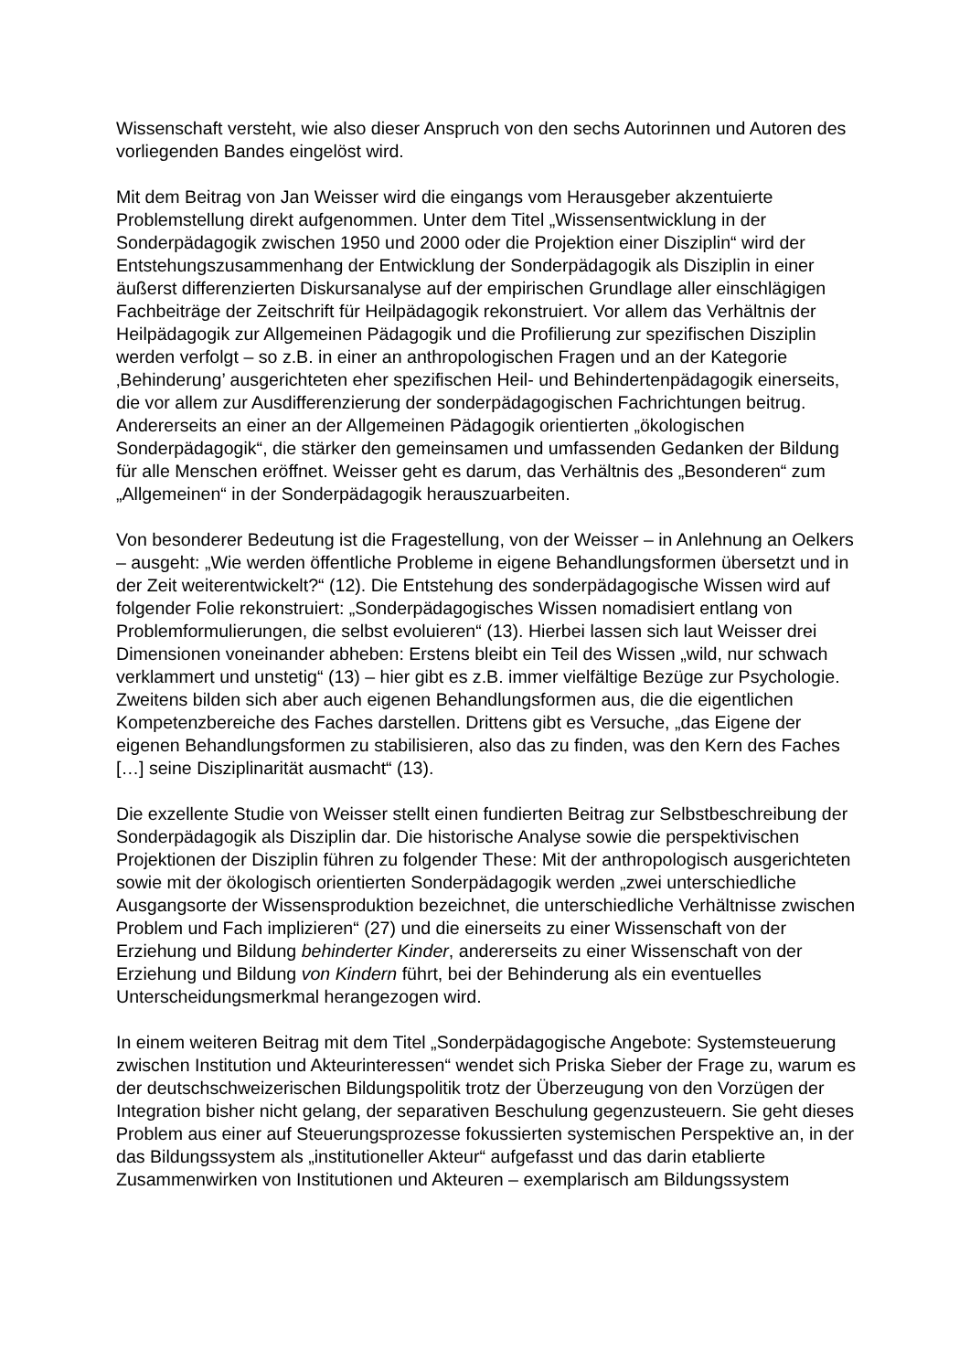Wissenschaft versteht, wie also dieser Anspruch von den sechs Autorinnen und Autoren des vorliegenden Bandes eingelöst wird.
Mit dem Beitrag von Jan Weisser wird die eingangs vom Herausgeber akzentuierte Problemstellung direkt aufgenommen. Unter dem Titel „Wissensentwicklung in der Sonderpädagogik zwischen 1950 und 2000 oder die Projektion einer Disziplin“ wird der Entstehungszusammenhang der Entwicklung der Sonderpädagogik als Disziplin in einer äußerst differenzierten Diskursanalyse auf der empirischen Grundlage aller einschlägigen Fachbeiträge der Zeitschrift für Heilpädagogik rekonstruiert. Vor allem das Verhältnis der Heilpädagogik zur Allgemeinen Pädagogik und die Profilierung zur spezifischen Disziplin werden verfolgt – so z.B. in einer an anthropologischen Fragen und an der Kategorie ‚Behinderung’ ausgerichteten eher spezifischen Heil- und Behindertenpädagogik einerseits, die vor allem zur Ausdifferenzierung der sonderpädagogischen Fachrichtungen beitrug. Andererseits an einer an der Allgemeinen Pädagogik orientierten „ökologischen Sonderpädagogik“, die stärker den gemeinsamen und umfassenden Gedanken der Bildung für alle Menschen eröffnet. Weisser geht es darum, das Verhältnis des „Besonderen“ zum „Allgemeinen“ in der Sonderpädagogik herauszuarbeiten.
Von besonderer Bedeutung ist die Fragestellung, von der Weisser – in Anlehnung an Oelkers – ausgeht: „Wie werden öffentliche Probleme in eigene Behandlungsformen übersetzt und in der Zeit weiterentwickelt?“ (12). Die Entstehung des sonderpädagogische Wissen wird auf folgender Folie rekonstruiert: „Sonderpädagogisches Wissen nomadisiert entlang von Problemformulierungen, die selbst evoluieren“ (13). Hierbei lassen sich laut Weisser drei Dimensionen voneinander abheben: Erstens bleibt ein Teil des Wissen „wild, nur schwach verklammert und unstetig“ (13) – hier gibt es z.B. immer vielfältige Bezüge zur Psychologie. Zweitens bilden sich aber auch eigenen Behandlungsformen aus, die die eigentlichen Kompetenzbereiche des Faches darstellen. Drittens gibt es Versuche, „das Eigene der eigenen Behandlungsformen zu stabilisieren, also das zu finden, was den Kern des Faches […] seine Disziplinarität ausmacht“ (13).
Die exzellente Studie von Weisser stellt einen fundierten Beitrag zur Selbstbeschreibung der Sonderpädagogik als Disziplin dar. Die historische Analyse sowie die perspektivischen Projektionen der Disziplin führen zu folgender These: Mit der anthropologisch ausgerichteten sowie mit der ökologisch orientierten Sonderpädagogik werden „zwei unterschiedliche Ausgangsorte der Wissensproduktion bezeichnet, die unterschiedliche Verhältnisse zwischen Problem und Fach implizieren“ (27) und die einerseits zu einer Wissenschaft von der Erziehung und Bildung behinderter Kinder, andererseits zu einer Wissenschaft von der Erziehung und Bildung von Kindern führt, bei der Behinderung als ein eventuelles Unterscheidungsmerkmal herangezogen wird.
In einem weiteren Beitrag mit dem Titel „Sonderpädagogische Angebote: Systemsteuerung zwischen Institution und Akteurinteressen“ wendet sich Priska Sieber der Frage zu, warum es der deutschschweizerischen Bildungspolitik trotz der Überzeugung von den Vorzügen der Integration bisher nicht gelang, der separativen Beschulung gegenzusteuern. Sie geht dieses Problem aus einer auf Steuerungsprozesse fokussierten systemischen Perspektive an, in der das Bildungssystem als „institutioneller Akteur“ aufgefasst und das darin etablierte Zusammenwirken von Institutionen und Akteuren – exemplarisch am Bildungssystem